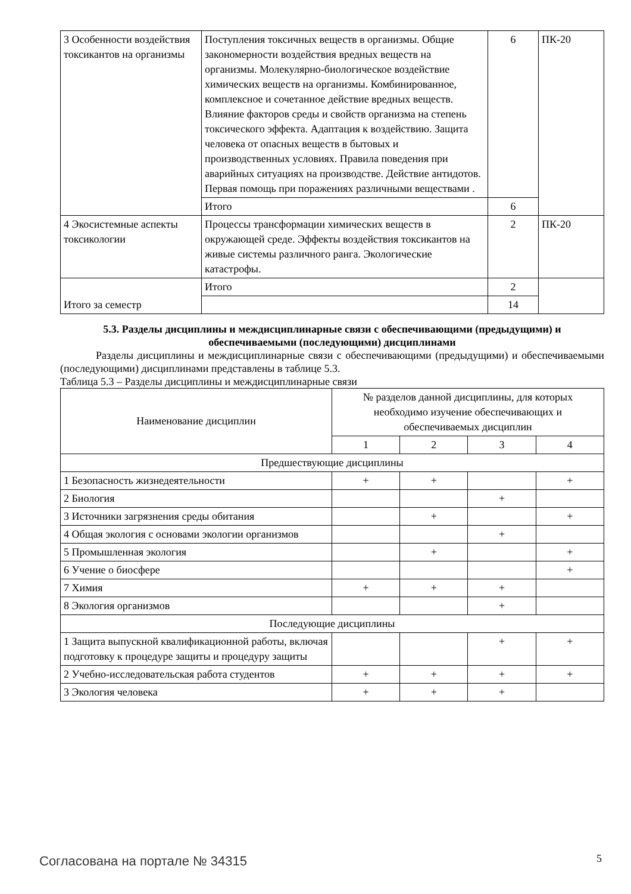| 3 Особенности воздействия токсикантов на организмы | Поступления токсичных веществ в организмы. Общие закономерности воздействия вредных веществ на организмы. Молекулярно-биологическое воздействие химических веществ на организмы. Комбинированное, комплексное и сочетанное действие вредных веществ. Влияние факторов среды и свойств организма на степень токсического эффекта. Адаптация к воздействию. Защита человека от опасных веществ в бытовых и производственных условиях. Правила поведения при аварийных ситуациях на производстве. Действие антидотов. Первая помощь при поражениях различными веществами . | 6 | ПК-20 |
| | Итого | 6 | |
| 4 Экосистемные аспекты токсикологии | Процессы трансформации химических веществ в окружающей среде. Эффекты воздействия токсикантов на живые системы различного ранга. Экологические катастрофы. | 2 | ПК-20 |
| | Итого | 2 | |
| Итого за семестр | | 14 | |
5.3. Разделы дисциплины и междисциплинарные связи с обеспечивающими (предыдущими) и обеспечиваемыми (последующими) дисциплинами
Разделы дисциплины и междисциплинарные связи с обеспечивающими (предыдущими) и обеспечиваемыми (последующими) дисциплинами представлены в таблице 5.3.
Таблица 5.3 – Разделы дисциплины и междисциплинарные связи
| Наименование дисциплин | № разделов данной дисциплины, для которых необходимо изучение обеспечивающих и обеспечиваемых дисциплин | | | |
| --- | --- | --- | --- | --- |
| | 1 | 2 | 3 | 4 |
| Предшествующие дисциплины | | | | |
| 1 Безопасность жизнедеятельности | + | + | | + |
| 2 Биология | | | + | |
| 3 Источники загрязнения среды обитания | | + | | + |
| 4 Общая экология с основами экологии организмов | | | + | |
| 5 Промышленная экология | | + | | + |
| 6 Учение о биосфере | | | | + |
| 7 Химия | + | + | + | |
| 8 Экология организмов | | | + | |
| Последующие дисциплины | | | | |
| 1 Защита выпускной квалификационной работы, включая подготовку к процедуре защиты и процедуру защиты | | | + | + |
| 2 Учебно-исследовательская работа студентов | + | + | + | + |
| 3 Экология человека | + | + | + | |
Согласована на портале № 34315 5